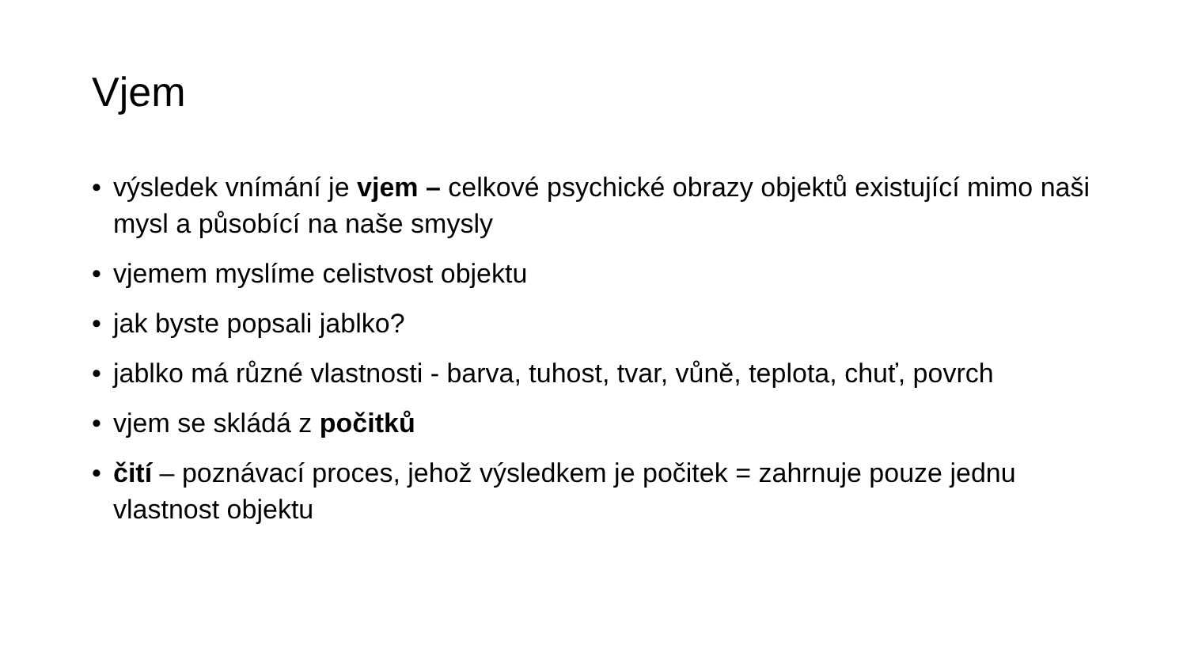Vjem
• výsledek vnímání je vjem – celkové psychické obrazy objektů existující mimo naši mysl a působící na naše smysly
• vjemem myslíme celistvost objektu
• jak byste popsali jablko?
• jablko má různé vlastnosti - barva, tuhost, tvar, vůně, teplota, chuť, povrch
• vjem se skládá z počitků
• čití – poznávací proces, jehož výsledkem je počitek = zahrnuje pouze jednu vlastnost objektu